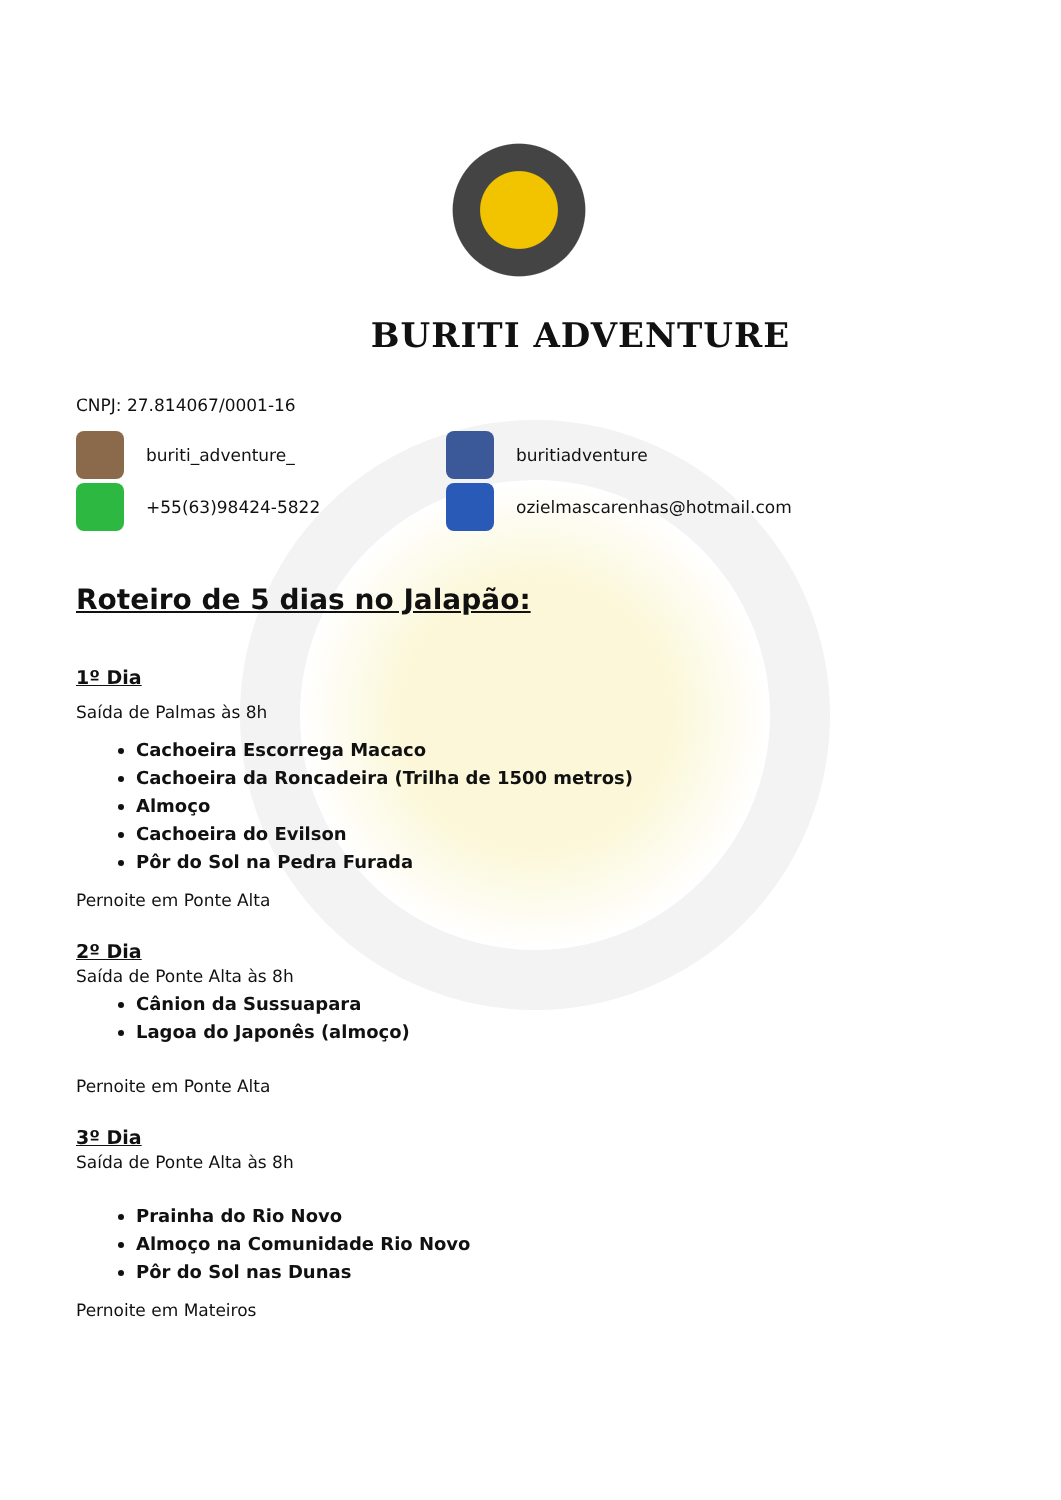BURITI ADVENTURE
CNPJ: 27.814067/0001-16
buriti_adventure_ buritiadventure
+55(63)98424-5822 ozielmascarenhas@hotmail.com
Roteiro de 5 dias no Jalapão:
1º Dia
Saída de Palmas às 8h
Cachoeira Escorrega Macaco
Cachoeira da Roncadeira (Trilha de 1500 metros)
Almoço
Cachoeira do Evilson
Pôr do Sol na Pedra Furada
Pernoite em Ponte Alta
2º Dia
Saída de Ponte Alta às 8h
Cânion da Sussuapara
Lagoa do Japonês (almoço)
Pernoite em Ponte Alta
3º Dia
Saída de Ponte Alta às 8h
Prainha do Rio Novo
Almoço na Comunidade Rio Novo
Pôr do Sol nas Dunas
Pernoite em Mateiros